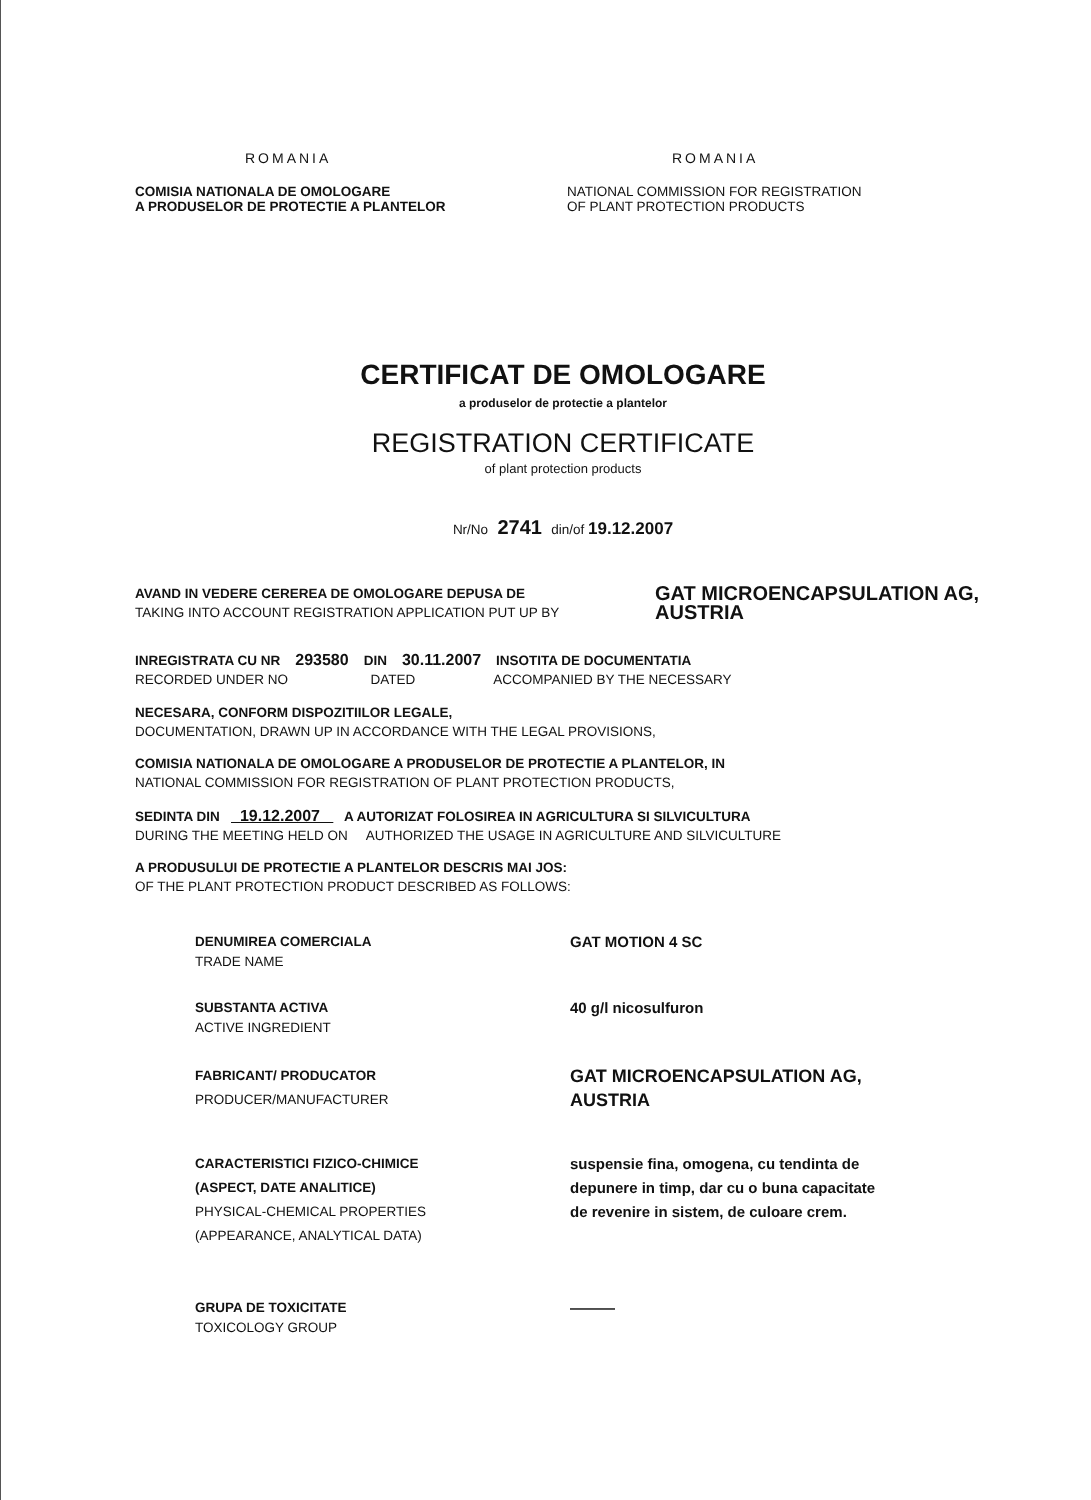ROMANIA
COMISIA NATIONALA DE OMOLOGARE
A PRODUSELOR DE PROTECTIE A PLANTELOR
ROMANIA
NATIONAL COMMISSION FOR REGISTRATION
OF PLANT PROTECTION PRODUCTS
CERTIFICAT DE OMOLOGARE
a produselor de protectie a plantelor
REGISTRATION CERTIFICATE
of plant protection products
Nr/No 2741 din/of 19.12.2007
AVAND IN VEDERE CEREREA DE OMOLOGARE DEPUSA DE
TAKING INTO ACCOUNT REGISTRATION APPLICATION PUT UP BY
GAT MICROENCAPSULATION AG,
AUSTRIA
INREGISTRATA CU NR 293580 DIN 30.11.2007 INSOTITA DE DOCUMENTATIA
RECORDED UNDER NO DATED ACCOMPANIED BY THE NECESSARY
NECESARA, CONFORM DISPOZITIILOR LEGALE,
DOCUMENTATION, DRAWN UP IN ACCORDANCE WITH THE LEGAL PROVISIONS,
COMISIA NATIONALA DE OMOLOGARE A PRODUSELOR DE PROTECTIE A PLANTELOR, IN
NATIONAL COMMISSION FOR REGISTRATION OF PLANT PROTECTION PRODUCTS,
SEDINTA DIN 19.12.2007 A AUTORIZAT FOLOSIREA IN AGRICULTURA SI SILVICULTURA
DURING THE MEETING HELD ON AUTHORIZED THE USAGE IN AGRICULTURE AND SILVICULTURE
A PRODUSULUI DE PROTECTIE A PLANTELOR DESCRIS MAI JOS:
OF THE PLANT PROTECTION PRODUCT DESCRIBED AS FOLLOWS:
DENUMIREA COMERCIALA
TRADE NAME
GAT MOTION 4 SC
SUBSTANTA ACTIVA
ACTIVE INGREDIENT
40 g/l nicosulfuron
FABRICANT/ PRODUCATOR
PRODUCER/MANUFACTURER
GAT MICROENCAPSULATION AG,
AUSTRIA
CARACTERISTICI FIZICO-CHIMICE
(ASPECT, DATE ANALITICE)
PHYSICAL-CHEMICAL PROPERTIES
(APPEARANCE, ANALYTICAL DATA)
suspensie fina, omogena, cu tendinta de
depunere in timp, dar cu o buna capacitate
de revenire in sistem, de culoare crem.
GRUPA DE TOXICITATE
TOXICOLOGY GROUP
———